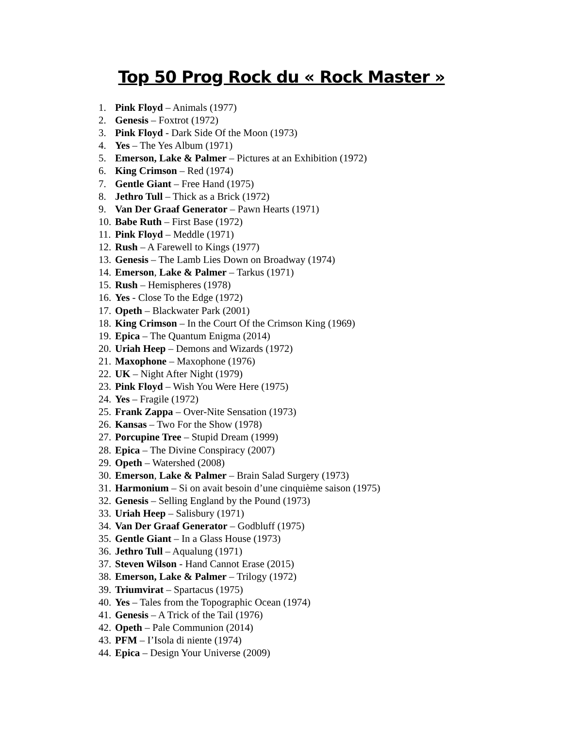Top 50 Prog Rock du « Rock Master »
1. Pink Floyd – Animals (1977)
2. Genesis – Foxtrot (1972)
3. Pink Floyd - Dark Side Of the Moon (1973)
4. Yes – The Yes Album (1971)
5. Emerson, Lake & Palmer – Pictures at an Exhibition (1972)
6. King Crimson – Red (1974)
7. Gentle Giant – Free Hand (1975)
8. Jethro Tull – Thick as a Brick (1972)
9. Van Der Graaf Generator – Pawn Hearts (1971)
10. Babe Ruth – First Base (1972)
11. Pink Floyd – Meddle (1971)
12. Rush – A Farewell to Kings (1977)
13. Genesis – The Lamb Lies Down on Broadway (1974)
14. Emerson, Lake & Palmer – Tarkus (1971)
15. Rush – Hemispheres (1978)
16. Yes - Close To the Edge (1972)
17. Opeth – Blackwater Park (2001)
18. King Crimson – In the Court Of the Crimson King (1969)
19. Epica – The Quantum Enigma (2014)
20. Uriah Heep – Demons and Wizards (1972)
21. Maxophone – Maxophone (1976)
22. UK – Night After Night (1979)
23. Pink Floyd – Wish You Were Here (1975)
24. Yes – Fragile (1972)
25. Frank Zappa – Over-Nite Sensation (1973)
26. Kansas – Two For the Show (1978)
27. Porcupine Tree – Stupid Dream (1999)
28. Epica – The Divine Conspiracy (2007)
29. Opeth – Watershed (2008)
30. Emerson, Lake & Palmer – Brain Salad Surgery (1973)
31. Harmonium – Si on avait besoin d’une cinquième saison (1975)
32. Genesis – Selling England by the Pound (1973)
33. Uriah Heep – Salisbury (1971)
34. Van Der Graaf Generator – Godbluff (1975)
35. Gentle Giant – In a Glass House (1973)
36. Jethro Tull – Aqualung (1971)
37. Steven Wilson - Hand Cannot Erase (2015)
38. Emerson, Lake & Palmer – Trilogy (1972)
39. Triumvirat – Spartacus (1975)
40. Yes – Tales from the Topographic Ocean (1974)
41. Genesis – A Trick of the Tail (1976)
42. Opeth – Pale Communion (2014)
43. PFM – I’Isola di niente (1974)
44. Epica – Design Your Universe (2009)